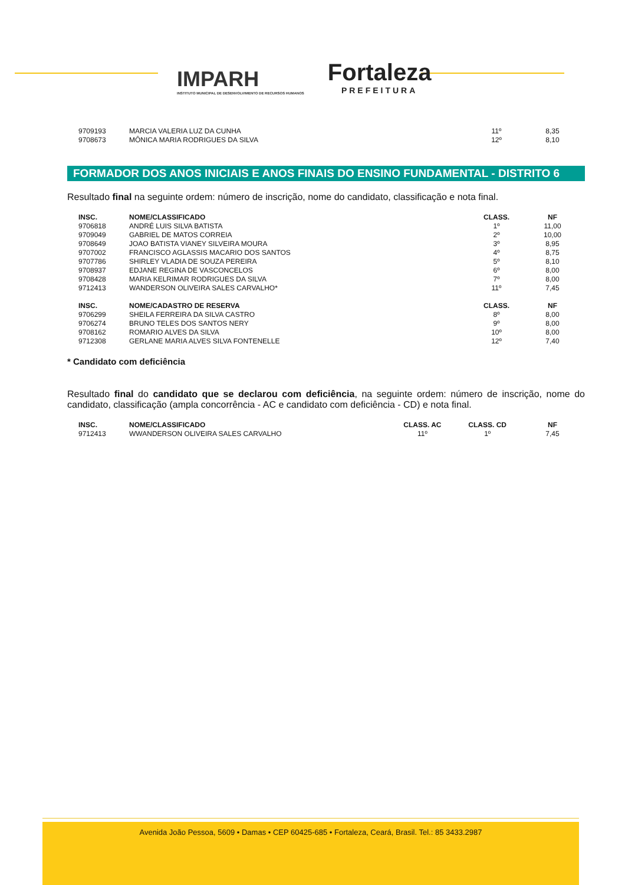IMPARH
INSTITUTO MUNICIPAL DE DESENVOLVIMENTO DE RECURSOS HUMANOS
Fortaleza
PREFEITURA
| 9709193 | MARCIA VALERIA LUZ DA CUNHA | 11º | 8,35 |
| 9708673 | MÔNICA MARIA RODRIGUES DA SILVA | 12º | 8,10 |
FORMADOR DOS ANOS INICIAIS E ANOS FINAIS DO ENSINO FUNDAMENTAL - DISTRITO 6
Resultado final na seguinte ordem: número de inscrição, nome do candidato, classificação e nota final.
| INSC. | NOME/CLASSIFICADO | CLASS. | NF |
| --- | --- | --- | --- |
| 9706818 | ANDRÉ LUIS SILVA BATISTA | 1º | 11,00 |
| 9709049 | GABRIEL DE MATOS CORREIA | 2º | 10,00 |
| 9708649 | JOAO BATISTA VIANEY SILVEIRA MOURA | 3º | 8,95 |
| 9707002 | FRANCISCO AGLASSIS MACARIO DOS SANTOS | 4º | 8,75 |
| 9707786 | SHIRLEY VLADIA DE SOUZA PEREIRA | 5º | 8,10 |
| 9708937 | EDJANE REGINA DE VASCONCELOS | 6º | 8,00 |
| 9708428 | MARIA KELRIMAR RODRIGUES DA SILVA | 7º | 8,00 |
| 9712413 | WANDERSON OLIVEIRA SALES CARVALHO* | 11º | 7,45 |
| INSC. | NOME/CADASTRO DE RESERVA | CLASS. | NF |
| 9706299 | SHEILA FERREIRA DA SILVA CASTRO | 8º | 8,00 |
| 9706274 | BRUNO TELES DOS SANTOS NERY | 9º | 8,00 |
| 9708162 | ROMARIO ALVES DA SILVA | 10º | 8,00 |
| 9712308 | GERLANE MARIA ALVES SILVA FONTENELLE | 12º | 7,40 |
* Candidato com deficiência
Resultado final do candidato que se declarou com deficiência, na seguinte ordem: número de inscrição, nome do candidato, classificação (ampla concorrência - AC e candidato com deficiência - CD) e nota final.
| INSC. | NOME/CLASSIFICADO | CLASS. AC | CLASS. CD | NF |
| --- | --- | --- | --- | --- |
| 9712413 | WWANDERSON OLIVEIRA SALES CARVALHO | 11º | 1º | 7,45 |
Avenida João Pessoa, 5609 • Damas • CEP 60425-685 • Fortaleza, Ceará, Brasil. Tel.: 85 3433.2987